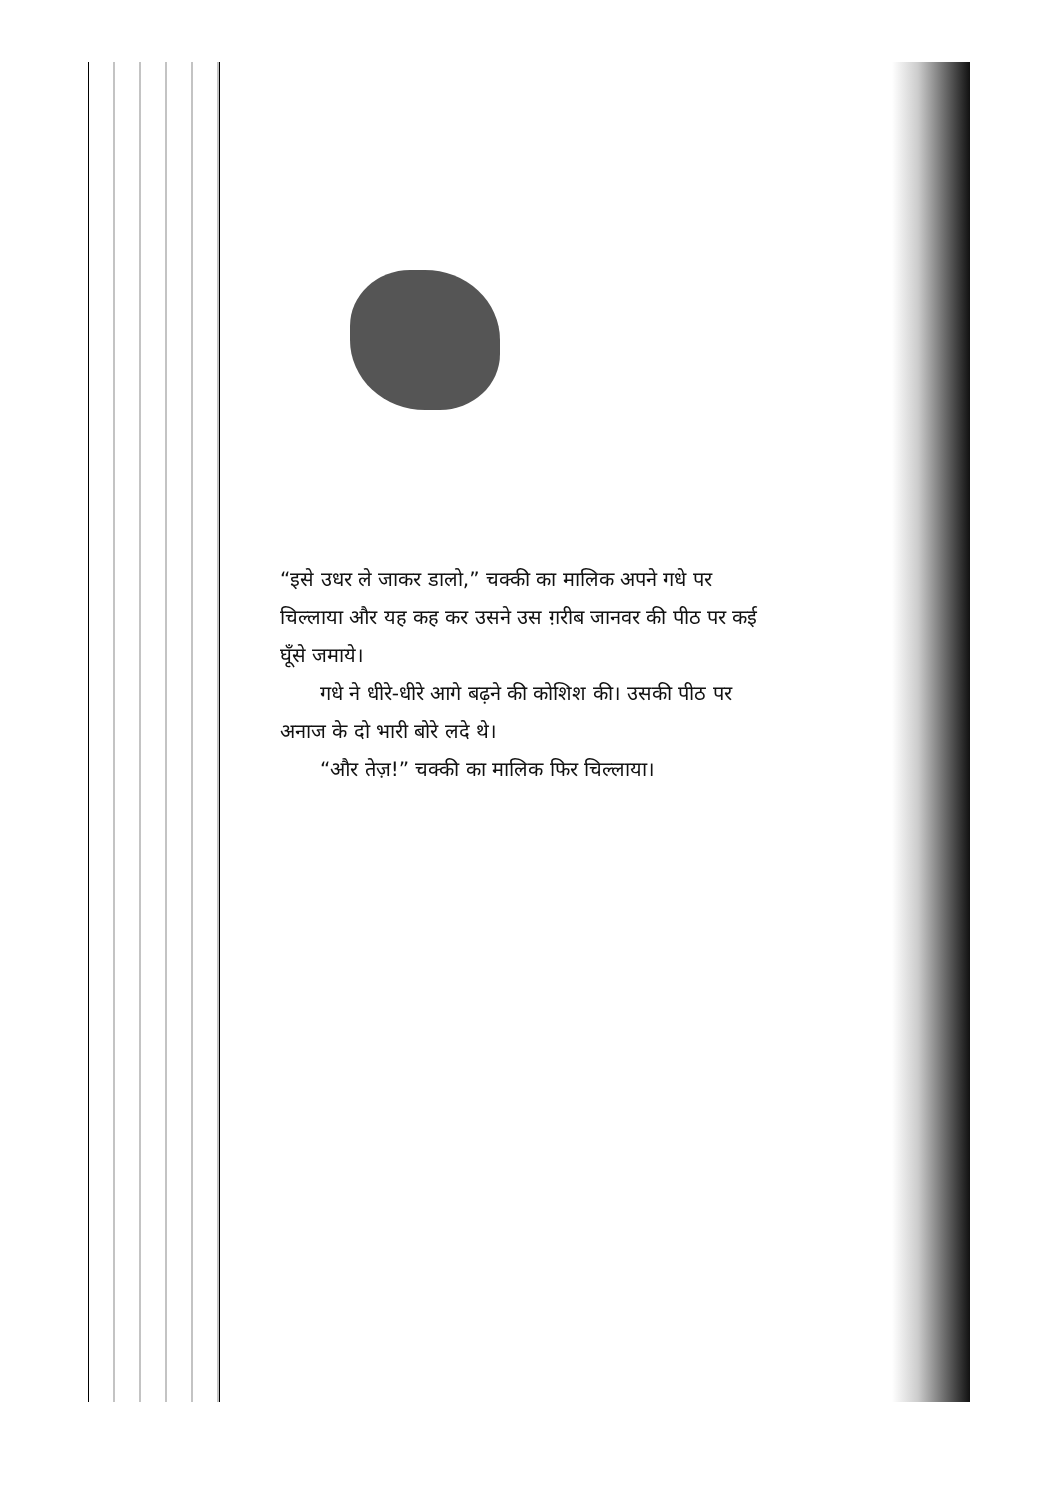“इसे उधर ले जाकर डालो,” चक्की का मालिक अपने गधे पर चिल्लाया और यह कह कर उसने उस ग़रीब जानवर की पीठ पर कई घूँसे जमाये।
गधे ने धीरे-धीरे आगे बढ़ने की कोशिश की। उसकी पीठ पर अनाज के दो भारी बोरे लदे थे।
“और तेज़!” चक्की का मालिक फिर चिल्लाया।